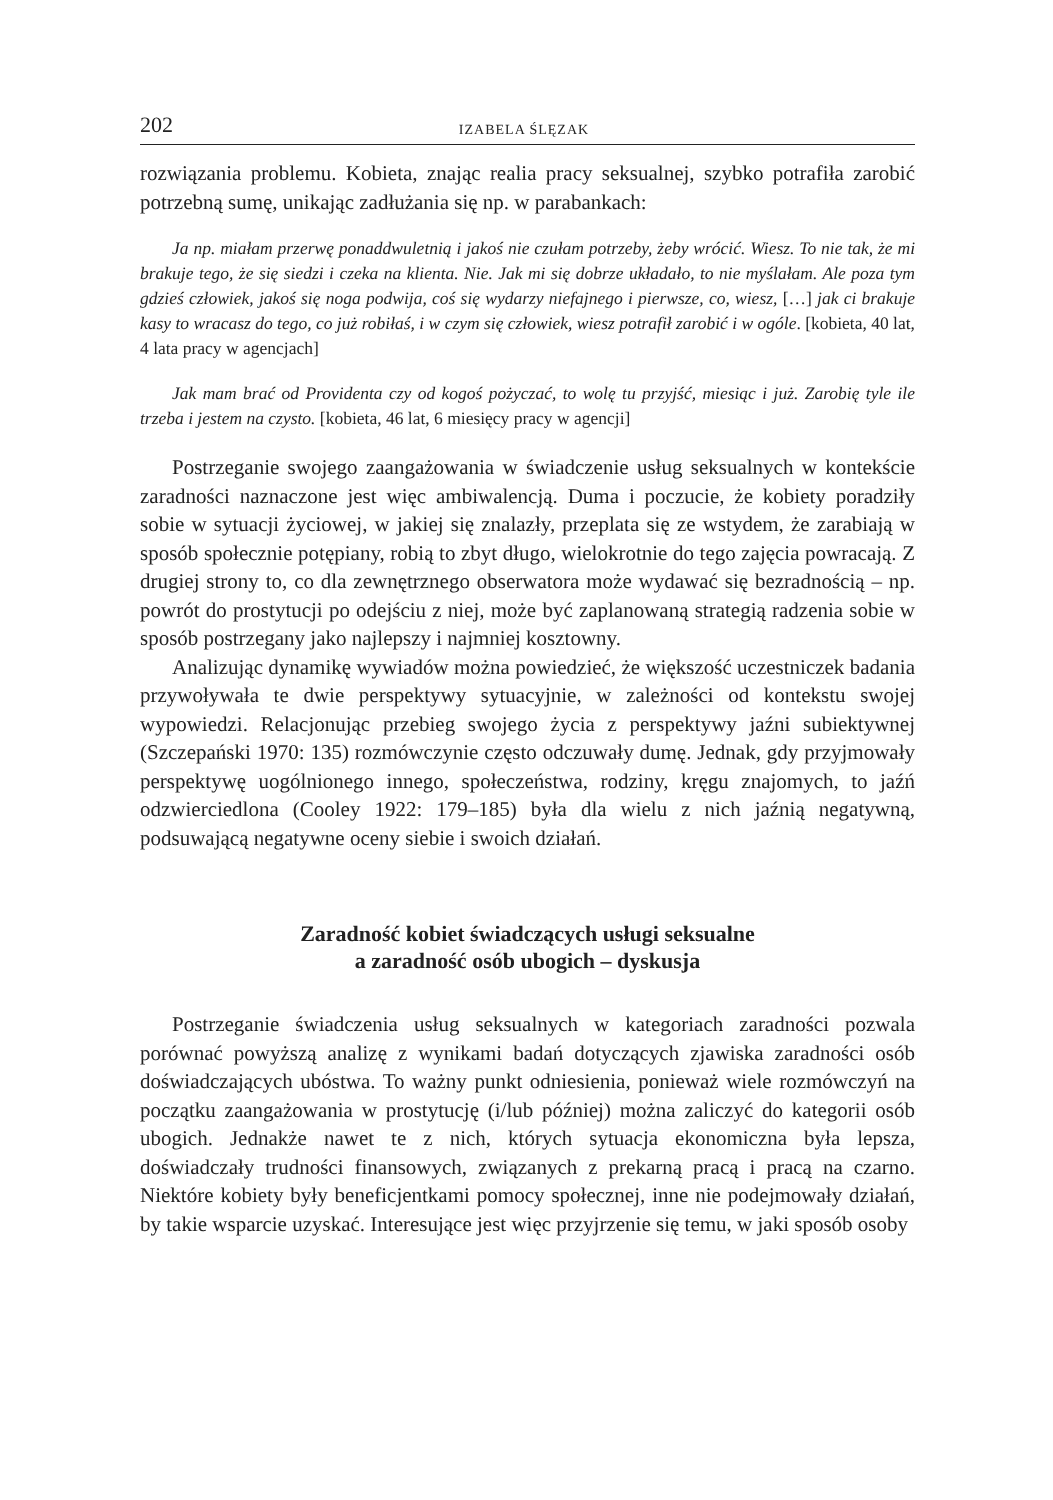202 IZABELA ŚLĘZAK
rozwiązania problemu. Kobieta, znając realia pracy seksualnej, szybko potrafiła zarobić potrzebną sumę, unikając zadłużania się np. w parabankach:
Ja np. miałam przerwę ponaddwuletnią i jakoś nie czułam potrzeby, żeby wrócić. Wiesz. To nie tak, że mi brakuje tego, że się siedzi i czeka na klienta. Nie. Jak mi się dobrze układało, to nie myślałam. Ale poza tym gdzieś człowiek, jakoś się noga podwija, coś się wydarzy niefajnego i pierwsze, co, wiesz, […] jak ci brakuje kasy to wracasz do tego, co już robiłaś, i w czym się człowiek, wiesz potrafił zarobić i w ogóle. [kobieta, 40 lat, 4 lata pracy w agencjach]
Jak mam brać od Providenta czy od kogoś pożyczać, to wolę tu przyjść, miesiąc i już. Zarobię tyle ile trzeba i jestem na czysto. [kobieta, 46 lat, 6 miesięcy pracy w agencji]
Postrzeganie swojego zaangażowania w świadczenie usług seksualnych w kontekście zaradności naznaczone jest więc ambiwalencją. Duma i poczucie, że kobiety poradziły sobie w sytuacji życiowej, w jakiej się znalazły, przeplata się ze wstydem, że zarabiają w sposób społecznie potępiany, robią to zbyt długo, wielokrotnie do tego zajęcia powracają. Z drugiej strony to, co dla zewnętrznego obserwatora może wydawać się bezradnością – np. powrót do prostytucji po odejściu z niej, może być zaplanowaną strategią radzenia sobie w sposób postrzegany jako najlepszy i najmniej kosztowny.
Analizując dynamikę wywiadów można powiedzieć, że większość uczestniczek badania przywoływała te dwie perspektywy sytuacyjnie, w zależności od kontekstu swojej wypowiedzi. Relacjonując przebieg swojego życia z perspektywy jaźni subiektywnej (Szczepański 1970: 135) rozmówczynie często odczuwały dumę. Jednak, gdy przyjmowały perspektywę uogólnionego innego, społeczeństwa, rodziny, kręgu znajomych, to jaźń odzwierciedlona (Cooley 1922: 179–185) była dla wielu z nich jaźnią negatywną, podsuwającą negatywne oceny siebie i swoich działań.
Zaradność kobiet świadczących usługi seksualne
a zaradność osób ubogich – dyskusja
Postrzeganie świadczenia usług seksualnych w kategoriach zaradności pozwala porównać powyższą analizę z wynikami badań dotyczących zjawiska zaradności osób doświadczających ubóstwa. To ważny punkt odniesienia, ponieważ wiele rozmówczyń na początku zaangażowania w prostytucję (i/lub później) można zaliczyć do kategorii osób ubogich. Jednakże nawet te z nich, których sytuacja ekonomiczna była lepsza, doświadczały trudności finansowych, związanych z prekarną pracą i pracą na czarno. Niektóre kobiety były beneficjentkami pomocy społecznej, inne nie podejmowały działań, by takie wsparcie uzyskać. Interesujące jest więc przyjrzenie się temu, w jaki sposób osoby